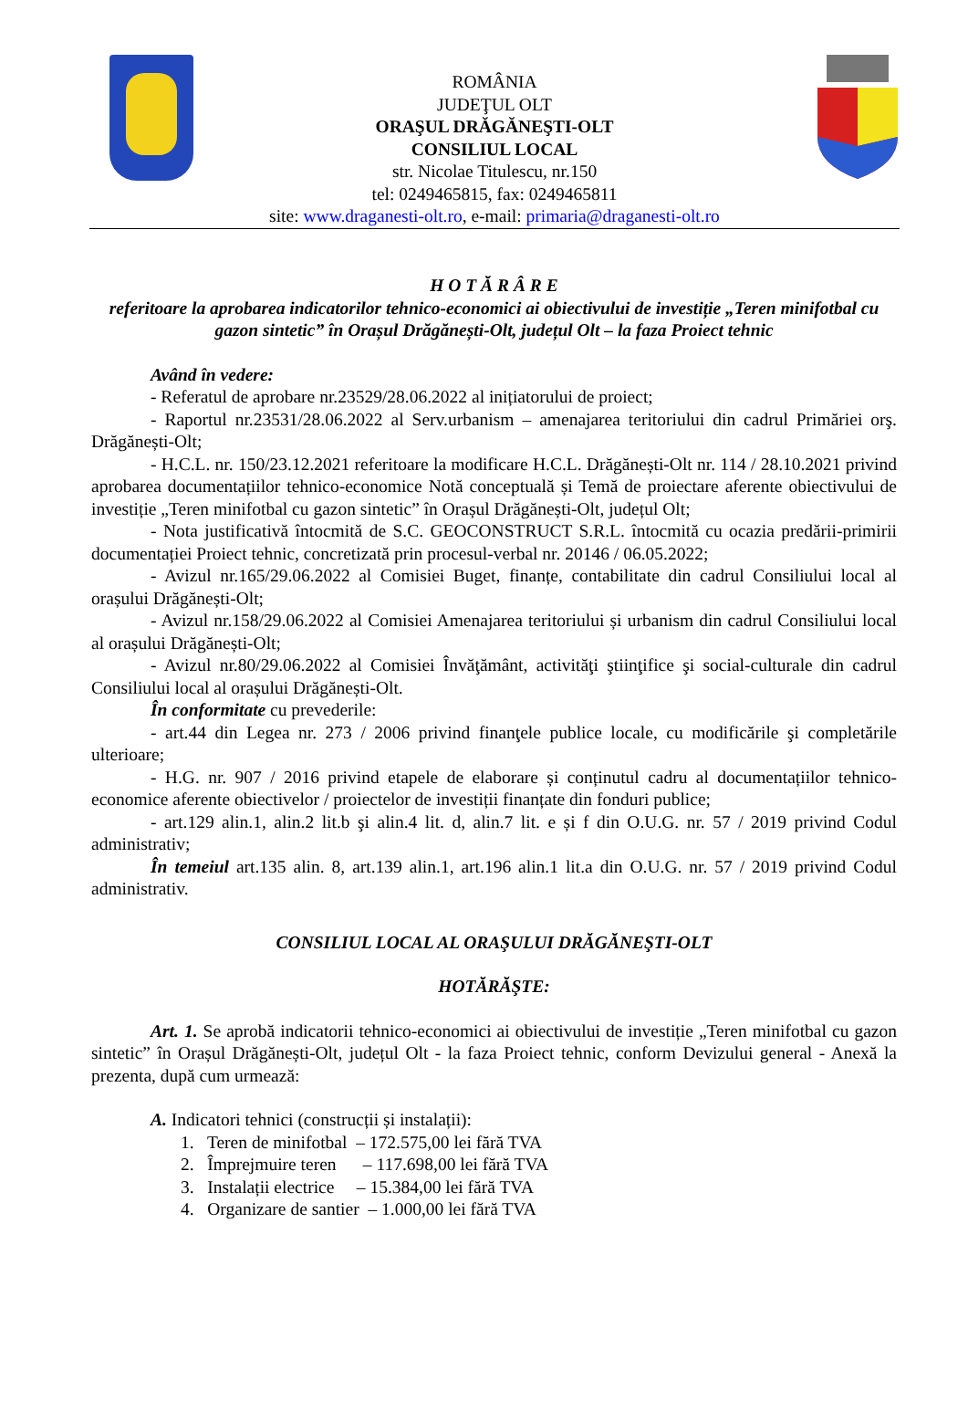ROMÂNIA
JUDEŢUL OLT
ORAŞUL DRĂGĂNEŞTI-OLT
CONSILIUL LOCAL
str. Nicolae Titulescu, nr.150
tel: 0249465815, fax: 0249465811
site: www.draganesti-olt.ro, e-mail: primaria@draganesti-olt.ro
H O T Ă R Â R E
referitoare la aprobarea indicatorilor tehnico-economici ai obiectivului de investiție „Teren minifotbal cu gazon sintetic” în Orașul Drăgănești-Olt, județul Olt – la faza Proiect tehnic
Având în vedere:
- Referatul de aprobare nr.23529/28.06.2022 al inițiatorului de proiect;
- Raportul nr.23531/28.06.2022 al Serv.urbanism – amenajarea teritoriului din cadrul Primăriei orş. Drăgănești-Olt;
- H.C.L. nr. 150/23.12.2021 referitoare la modificare H.C.L. Drăgănești-Olt nr. 114 / 28.10.2021 privind aprobarea documentațiilor tehnico-economice Notă conceptuală și Temă de proiectare aferente obiectivului de investiție „Teren minifotbal cu gazon sintetic” în Orașul Drăgănești-Olt, județul Olt;
- Nota justificativă întocmită de S.C. GEOCONSTRUCT S.R.L. întocmită cu ocazia predării-primirii documentației Proiect tehnic, concretizată prin procesul-verbal nr. 20146 / 06.05.2022;
- Avizul nr.165/29.06.2022 al Comisiei Buget, finanțe, contabilitate din cadrul Consiliului local al orașului Drăgănești-Olt;
- Avizul nr.158/29.06.2022 al Comisiei Amenajarea teritoriului și urbanism din cadrul Consiliului local al orașului Drăgănești-Olt;
- Avizul nr.80/29.06.2022 al Comisiei Învăţământ, activităţi ştiinţifice şi social-culturale din cadrul Consiliului local al orașului Drăgănești-Olt.
În conformitate cu prevederile:
- art.44 din Legea nr. 273 / 2006 privind finanţele publice locale, cu modificările şi completările ulterioare;
- H.G. nr. 907 / 2016 privind etapele de elaborare și conținutul cadru al documentațiilor tehnico-economice aferente obiectivelor / proiectelor de investiții finanțate din fonduri publice;
- art.129 alin.1, alin.2 lit.b şi alin.4 lit. d, alin.7 lit. e și f din O.U.G. nr. 57 / 2019 privind Codul administrativ;
În temeiul art.135 alin. 8, art.139 alin.1, art.196 alin.1 lit.a din O.U.G. nr. 57 / 2019 privind Codul administrativ.
CONSILIUL LOCAL AL ORAŞULUI DRĂGĂNEŞTI-OLT
HOTĂRĂŞTE:
Art. 1. Se aprobă indicatorii tehnico-economici ai obiectivului de investiție „Teren minifotbal cu gazon sintetic” în Orașul Drăgănești-Olt, județul Olt - la faza Proiect tehnic, conform Devizului general - Anexă la prezenta, după cum urmează:
A. Indicatori tehnici (construcții și instalații):
1. Teren de minifotbal – 172.575,00 lei fără TVA
2. Împrejmuire teren – 117.698,00 lei fără TVA
3. Instalații electrice – 15.384,00 lei fără TVA
4. Organizare de santier – 1.000,00 lei fără TVA